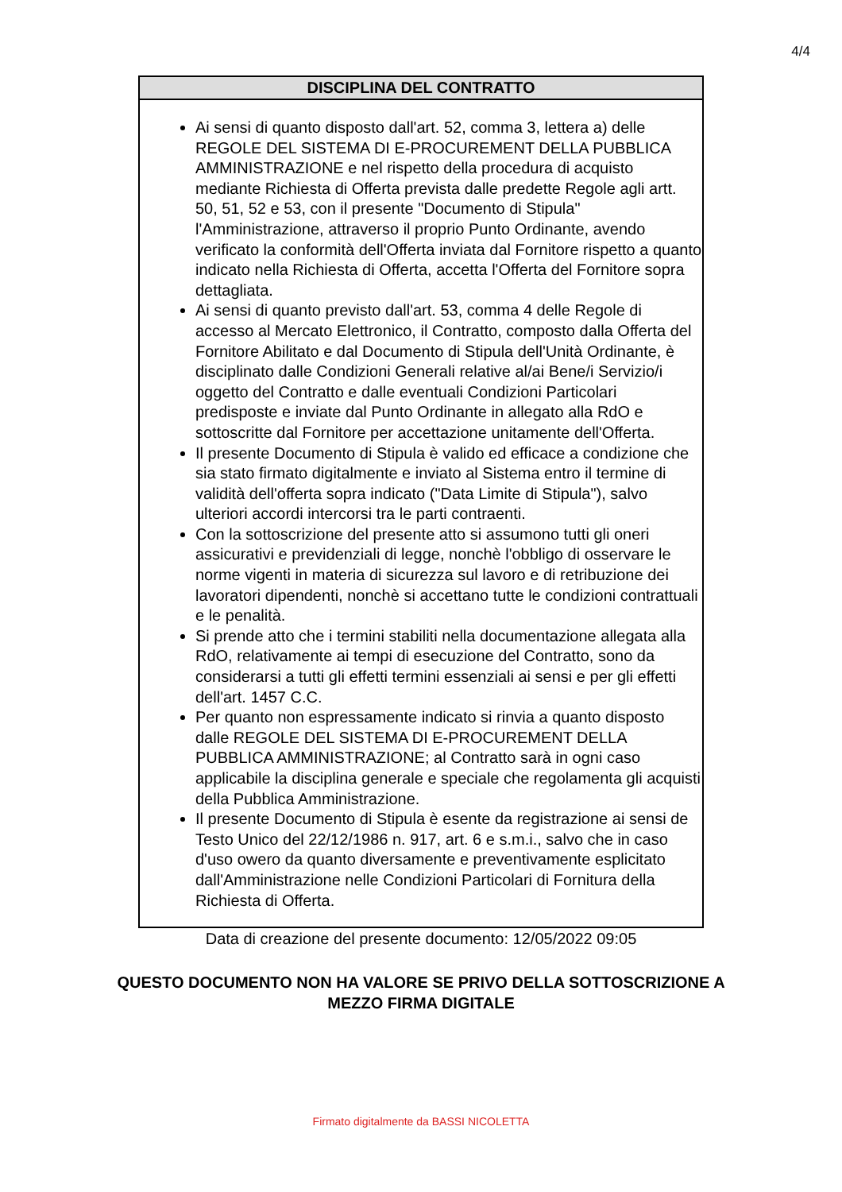4/4
DISCIPLINA DEL CONTRATTO
Ai sensi di quanto disposto dall'art. 52, comma 3, lettera a) delle REGOLE DEL SISTEMA DI E-PROCUREMENT DELLA PUBBLICA AMMINISTRAZIONE e nel rispetto della procedura di acquisto mediante Richiesta di Offerta prevista dalle predette Regole agli artt. 50, 51, 52 e 53, con il presente "Documento di Stipula" l'Amministrazione, attraverso il proprio Punto Ordinante, avendo verificato la conformità dell'Offerta inviata dal Fornitore rispetto a quanto indicato nella Richiesta di Offerta, accetta l'Offerta del Fornitore sopra dettagliata.
Ai sensi di quanto previsto dall'art. 53, comma 4 delle Regole di accesso al Mercato Elettronico, il Contratto, composto dalla Offerta del Fornitore Abilitato e dal Documento di Stipula dell'Unità Ordinante, è disciplinato dalle Condizioni Generali relative al/ai Bene/i Servizio/i oggetto del Contratto e dalle eventuali Condizioni Particolari predisposte e inviate dal Punto Ordinante in allegato alla RdO e sottoscritte dal Fornitore per accettazione unitamente dell'Offerta.
Il presente Documento di Stipula è valido ed efficace a condizione che sia stato firmato digitalmente e inviato al Sistema entro il termine di validità dell'offerta sopra indicato ("Data Limite di Stipula"), salvo ulteriori accordi intercorsi tra le parti contraenti.
Con la sottoscrizione del presente atto si assumono tutti gli oneri assicurativi e previdenziali di legge, nonchè l'obbligo di osservare le norme vigenti in materia di sicurezza sul lavoro e di retribuzione dei lavoratori dipendenti, nonchè si accettano tutte le condizioni contrattuali e le penalità.
Si prende atto che i termini stabiliti nella documentazione allegata alla RdO, relativamente ai tempi di esecuzione del Contratto, sono da considerarsi a tutti gli effetti termini essenziali ai sensi e per gli effetti dell'art. 1457 C.C.
Per quanto non espressamente indicato si rinvia a quanto disposto dalle REGOLE DEL SISTEMA DI E-PROCUREMENT DELLA PUBBLICA AMMINISTRAZIONE; al Contratto sarà in ogni caso applicabile la disciplina generale e speciale che regolamenta gli acquisti della Pubblica Amministrazione.
Il presente Documento di Stipula è esente da registrazione ai sensi de Testo Unico del 22/12/1986 n. 917, art. 6 e s.m.i., salvo che in caso d'uso owero da quanto diversamente e preventivamente esplicitato dall'Amministrazione nelle Condizioni Particolari di Fornitura della Richiesta di Offerta.
Data di creazione del presente documento: 12/05/2022 09:05
QUESTO DOCUMENTO NON HA VALORE SE PRIVO DELLA SOTTOSCRIZIONE A
MEZZO FIRMA DIGITALE
Firmato digitalmente da BASSI NICOLETTA